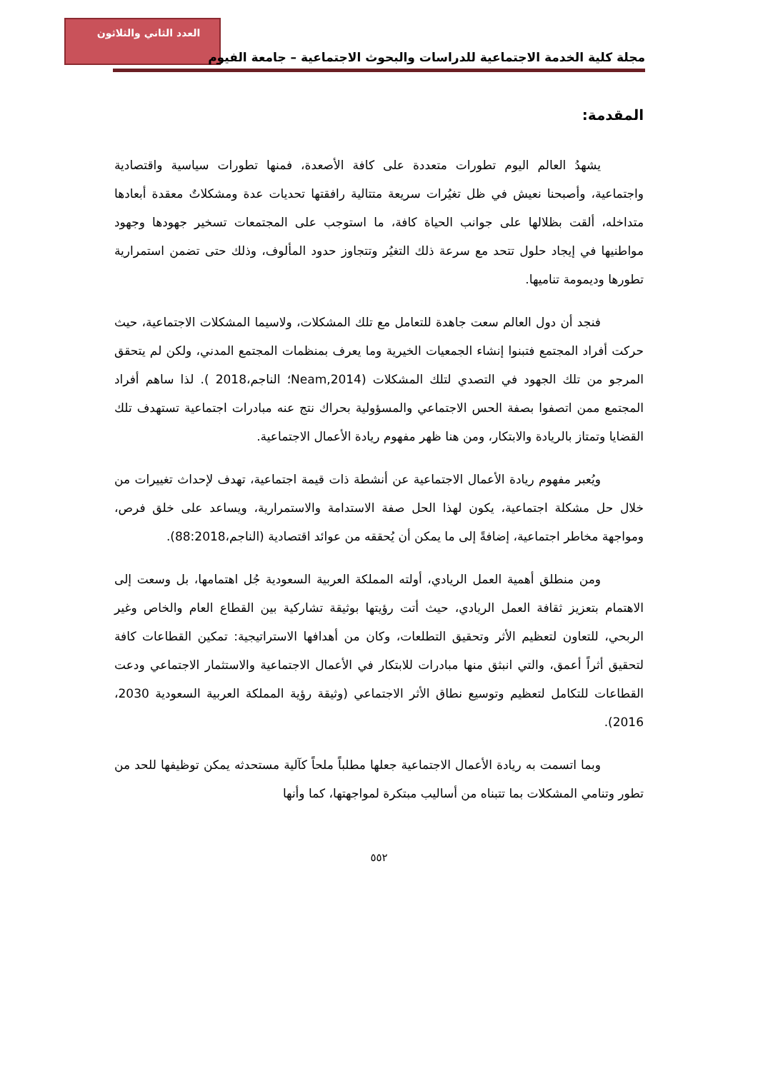العدد الثاني والثلاثون
مجلة كلية الخدمة الاجتماعية للدراسات والبحوث الاجتماعية – جامعة الفيوم
المقدمة:
يشهدُ العالم اليوم تطورات متعددة على كافة الأصعدة، فمنها تطورات سياسية واقتصادية واجتماعية، وأصبحنا نعيش في ظل تغيُرات سريعة متتالية رافقتها تحديات عدة ومشكلاتٌ معقدة أبعادها متداخله، ألقت بظلالها على جوانب الحياة كافة، ما استوجب على المجتمعات تسخير جهودها وجهود مواطنيها في إيجاد حلول تتحد مع سرعة ذلك التغيُر وتتجاوز حدود المألوف، وذلك حتى تضمن استمرارية تطورها وديمومة تناميها.
فنجد أن دول العالم سعت جاهدة للتعامل مع تلك المشكلات، ولاسيما المشكلات الاجتماعية، حيث حركت أفراد المجتمع فتبنوا إنشاء الجمعيات الخيرية وما يعرف بمنظمات المجتمع المدني، ولكن لم يتحقق المرجو من تلك الجهود في التصدي لتلك المشكلات (Neam,2014؛ الناجم،2018 ). لذا ساهم أفراد المجتمع ممن اتصفوا بصفة الحس الاجتماعي والمسؤولية بحراك نتج عنه مبادرات اجتماعية تستهدف تلك القضايا وتمتاز بالريادة والابتكار، ومن هنا ظهر مفهوم ريادة الأعمال الاجتماعية.
ويُعبر مفهوم ريادة الأعمال الاجتماعية عن أنشطة ذات قيمة اجتماعية، تهدف لإحداث تغييرات من خلال حل مشكلة اجتماعية، يكون لهذا الحل صفة الاستدامة والاستمرارية، ويساعد على خلق فرص، ومواجهة مخاطر اجتماعية، إضافةً إلى ما يمكن أن يُحققه من عوائد اقتصادية (الناجم،88:2018).
ومن منطلق أهمية العمل الريادي، أولته المملكة العربية السعودية جُل اهتمامها، بل وسعت إلى الاهتمام بتعزيز ثقافة العمل الريادي، حيث أتت رؤيتها بوثيقة تشاركية بين القطاع العام والخاص وغير الربحي، للتعاون لتعظيم الأثر وتحقيق التطلعات، وكان من أهدافها الاستراتيجية: تمكين القطاعات كافة لتحقيق أثراً أعمق، والتي انبثق منها مبادرات للابتكار في الأعمال الاجتماعية والاستثمار الاجتماعي ودعت القطاعات للتكامل لتعظيم وتوسيع نطاق الأثر الاجتماعي (وثيقة رؤية المملكة العربية السعودية 2030، 2016).
وبما اتسمت به ريادة الأعمال الاجتماعية جعلها مطلباً ملحاً كآلية مستحدثه يمكن توظيفها للحد من تطور وتنامي المشكلات بما تتبناه من أساليب مبتكرة لمواجهتها، كما وأنها
٥٥٢